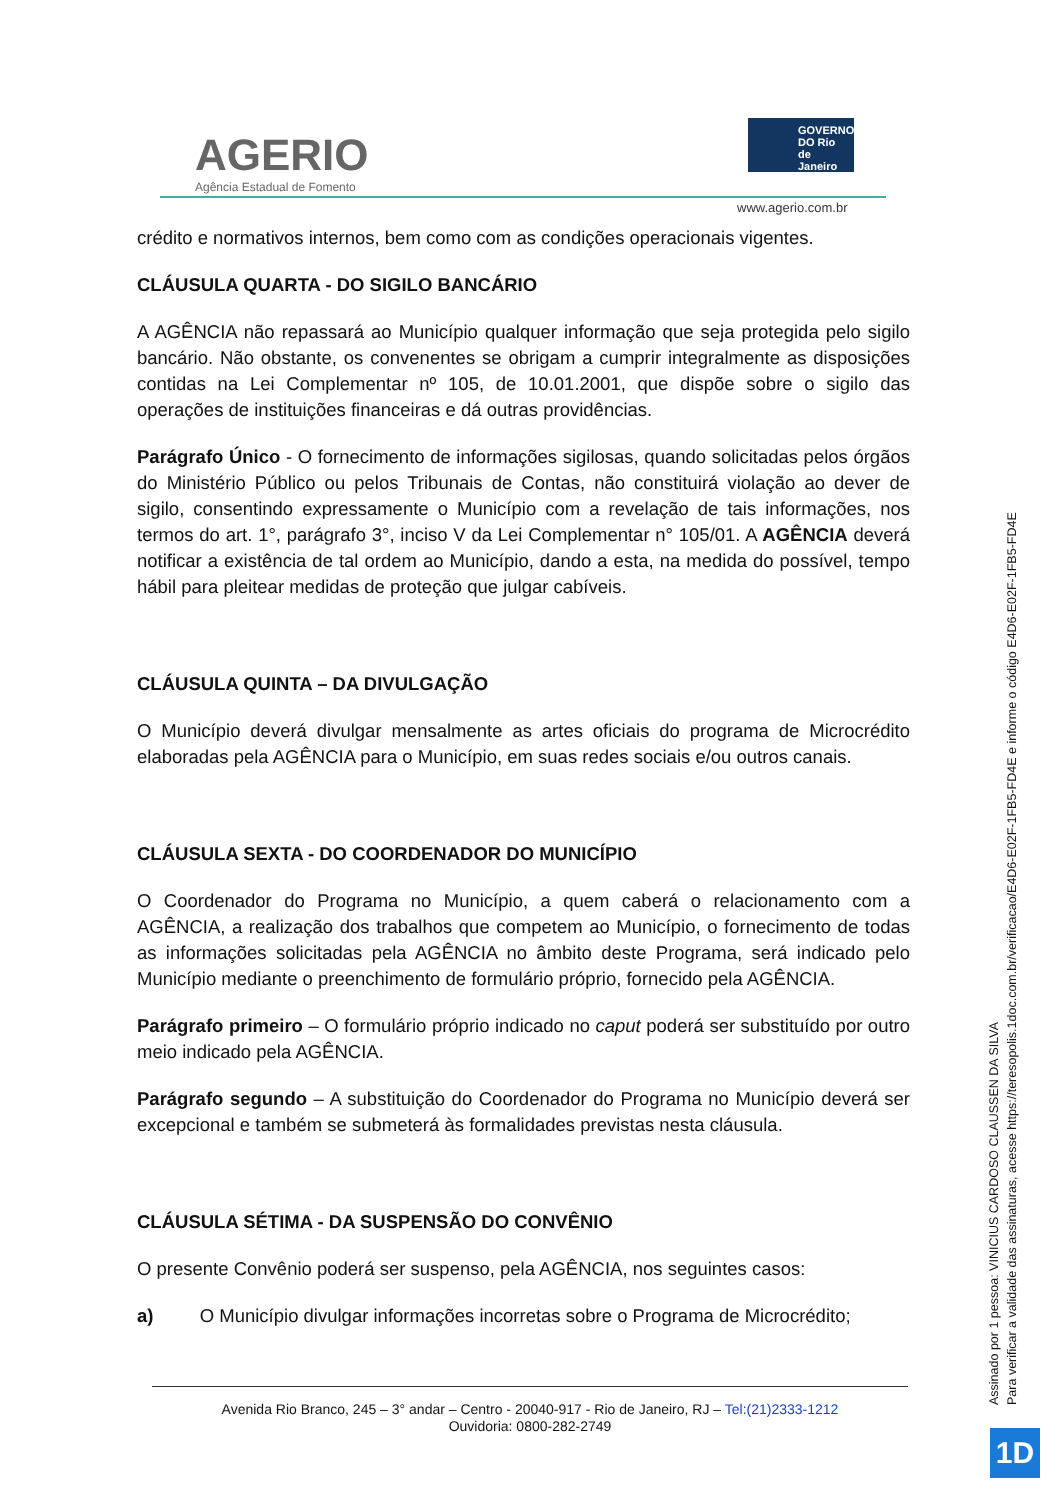AGERIO
Agência Estadual de Fomento
GOVERNO DO Rio de Janeiro
www.agerio.com.br
crédito e normativos internos, bem como com as condições operacionais vigentes.
CLÁUSULA QUARTA - DO SIGILO BANCÁRIO
A AGÊNCIA não repassará ao Município qualquer informação que seja protegida pelo sigilo bancário. Não obstante, os convenentes se obrigam a cumprir integralmente as disposições contidas na Lei Complementar nº 105, de 10.01.2001, que dispõe sobre o sigilo das operações de instituições financeiras e dá outras providências.
Parágrafo Único - O fornecimento de informações sigilosas, quando solicitadas pelos órgãos do Ministério Público ou pelos Tribunais de Contas, não constituirá violação ao dever de sigilo, consentindo expressamente o Município com a revelação de tais informações, nos termos do art. 1°, parágrafo 3°, inciso V da Lei Complementar n° 105/01. A AGÊNCIA deverá notificar a existência de tal ordem ao Município, dando a esta, na medida do possível, tempo hábil para pleitear medidas de proteção que julgar cabíveis.
CLÁUSULA QUINTA – DA DIVULGAÇÃO
O Município deverá divulgar mensalmente as artes oficiais do programa de Microcrédito elaboradas pela AGÊNCIA para o Município, em suas redes sociais e/ou outros canais.
CLÁUSULA SEXTA - DO COORDENADOR DO MUNICÍPIO
O Coordenador do Programa no Município, a quem caberá o relacionamento com a AGÊNCIA, a realização dos trabalhos que competem ao Município, o fornecimento de todas as informações solicitadas pela AGÊNCIA no âmbito deste Programa, será indicado pelo Município mediante o preenchimento de formulário próprio, fornecido pela AGÊNCIA.
Parágrafo primeiro – O formulário próprio indicado no caput poderá ser substituído por outro meio indicado pela AGÊNCIA.
Parágrafo segundo – A substituição do Coordenador do Programa no Município deverá ser excepcional e também se submeterá às formalidades previstas nesta cláusula.
CLÁUSULA SÉTIMA - DA SUSPENSÃO DO CONVÊNIO
O presente Convênio poderá ser suspenso, pela AGÊNCIA, nos seguintes casos:
a) O Município divulgar informações incorretas sobre o Programa de Microcrédito;
Avenida Rio Branco, 245 – 3° andar – Centro - 20040-917 - Rio de Janeiro, RJ – Tel:(21)2333-1212
Ouvidoria: 0800-282-2749
Assinado por 1 pessoa: VINICIUS CARDOSO CLAUSSEN DA SILVA
Para verificar a validade das assinaturas, acesse https://teresopolis.1doc.com.br/verificacao/E4D6-E02F-1FB5-FD4E e informe o código E4D6-E02F-1FB5-FD4E
1D